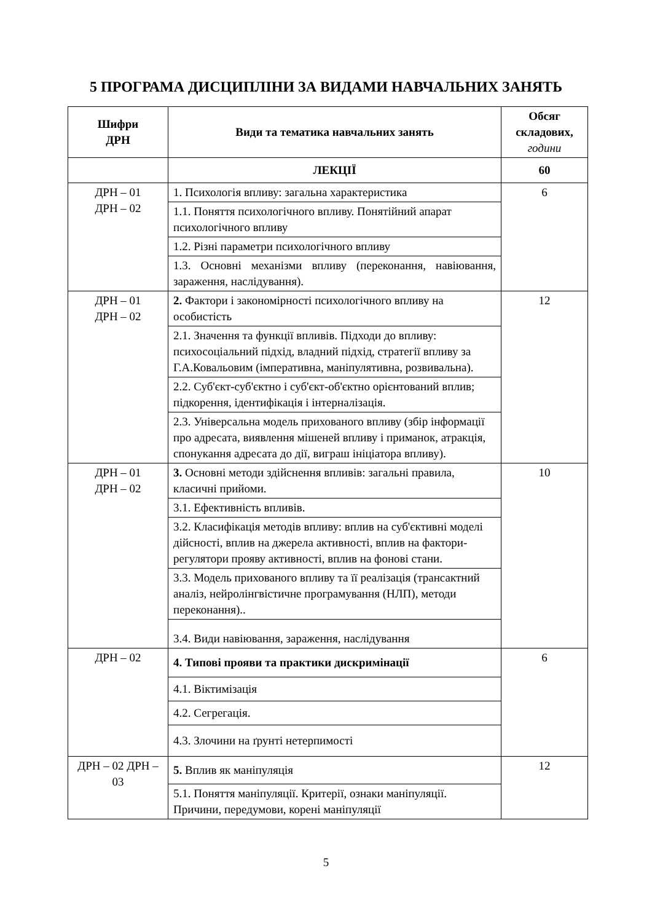5 ПРОГРАМА ДИСЦИПЛІНИ ЗА ВИДАМИ НАВЧАЛЬНИХ ЗАНЯТЬ
| Шифри ДРН | Види та тематика навчальних занять | Обсяг складових, години |
| --- | --- | --- |
| | ЛЕКЦІЇ | 60 |
| ДРН – 01 ДРН – 02 | 1. Психологія впливу: загальна характеристика | 6 |
| | 1.1. Поняття психологічного впливу. Понятійний апарат психологічного впливу | |
| | 1.2. Різні параметри психологічного впливу | |
| | 1.3. Основні механізми впливу (переконання, навіювання, зараження, наслідування). | |
| ДРН – 01 ДРН – 02 | 2. Фактори і закономірності психологічного впливу на особистість | 12 |
| | 2.1. Значення та функції впливів. Підходи до впливу: психосоціальний підхід, владний підхід, стратегії впливу за Г.А.Ковальовим (імперативна, маніпулятивна, розвивальна). | |
| | 2.2. Суб'єкт-суб'єктно і суб'єкт-об'єктно орієнтований вплив; підкорення, ідентифікація і інтерналізація. | |
| | 2.3. Універсальна модель прихованого впливу (збір інформації про адресата, виявлення мішеней впливу і приманок, атракція, спонукання адресата до дії, виграш ініціатора впливу). | |
| ДРН – 01 ДРН – 02 | 3. Основні методи здійснення впливів: загальні правила, класичні прийоми. | 10 |
| | 3.1. Ефективність впливів. | |
| | 3.2. Класифікація методів впливу: вплив на суб'єктивні моделі дійсності, вплив на джерела активності, вплив на фактори-регулятори прояву активності, вплив на фонові стани. | |
| | 3.3. Модель прихованого впливу та її реалізація (трансактний аналіз, нейролінгвістичне програмування (НЛП), методи переконання).. | |
| | 3.4. Види навіювання, зараження, наслідування | |
| ДРН – 02 | 4. Типові прояви та практики дискримінації | 6 |
| | 4.1. Віктимізація | |
| | 4.2. Сегрегація. | |
| | 4.3. Злочини на ґрунті нетерпимості | |
| ДРН – 02 ДРН – 03 | 5. Вплив як маніпуляція | 12 |
| | 5.1. Поняття маніпуляції. Критерії, ознаки маніпуляції. Причини, передумови, корені маніпуляції | |
5